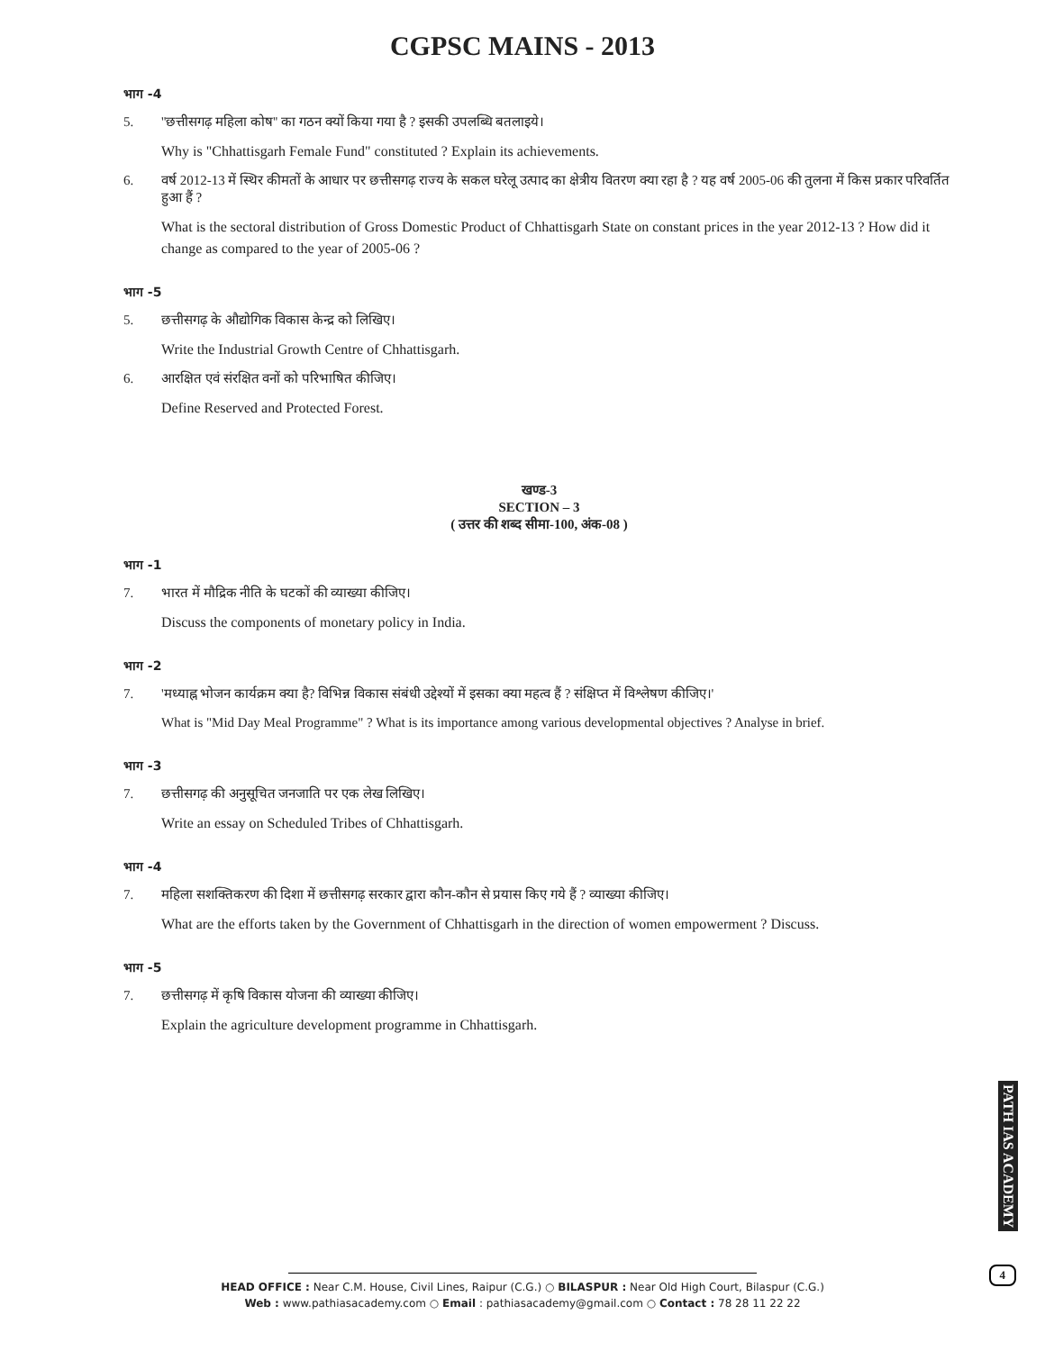CGPSC MAINS - 2013
भाग -4
5. ''छत्तीसगढ़ महिला कोष'' का गठन क्यों किया गया है ? इसकी उपलब्धि बतलाइये।
Why is "Chhattisgarh Female Fund" constituted ? Explain its achievements.
6. वर्ष 2012-13 में स्थिर कीमतों के आधार पर छत्तीसगढ़ राज्य के सकल घरेलू उत्पाद का क्षेत्रीय वितरण क्या रहा है ? यह वर्ष 2005-06 की तुलना में किस प्रकार परिवर्तित हुआ हैं ?
What is the sectoral distribution of Gross Domestic Product of Chhattisgarh State on constant prices in the year 2012-13 ? How did it change as compared to the year of 2005-06 ?
भाग -5
5. छत्तीसगढ़ के औद्योगिक विकास केन्द्र को लिखिए।
Write the Industrial Growth Centre of Chhattisgarh.
6. आरक्षित एवं संरक्षित वनों को परिभाषित कीजिए।
Define Reserved and Protected Forest.
खण्ड-3
SECTION – 3
( उत्तर की शब्द सीमा-100, अंक-08 )
भाग -1
7. भारत में मौद्रिक नीति के घटकों की व्याख्या कीजिए।
Discuss the components of monetary policy in India.
भाग -2
7. 'मध्याह्न भोजन कार्यक्रम क्या है? विभिन्न विकास संबंधी उद्देश्यों में इसका क्या महत्व हैं ? संक्षिप्त में विश्लेषण कीजिए।'
What is "Mid Day Meal Programme" ? What is its importance among various developmental objectives ? Analyse in brief.
भाग -3
7. छत्तीसगढ़ की अनुसूचित जनजाति पर एक लेख लिखिए।
Write an essay on Scheduled Tribes of Chhattisgarh.
भाग -4
7. महिला सशक्तिकरण की दिशा में छत्तीसगढ़ सरकार द्वारा कौन-कौन से प्रयास किए गये हैं ? व्याख्या कीजिए।
What are the efforts taken by the Government of Chhattisgarh in the direction of women empowerment ? Discuss.
भाग -5
7. छत्तीसगढ़ में कृषि विकास योजना की व्याख्या कीजिए।
Explain the agriculture development programme in Chhattisgarh.
PATH IAS ACADEMY
4
HEAD OFFICE : Near C.M. House, Civil Lines, Raipur (C.G.) ○ BILASPUR : Near Old High Court, Bilaspur (C.G.)
Web : www.pathiasacademy.com ○ Email : pathiasacademy@gmail.com ○ Contact : 78 28 11 22 22